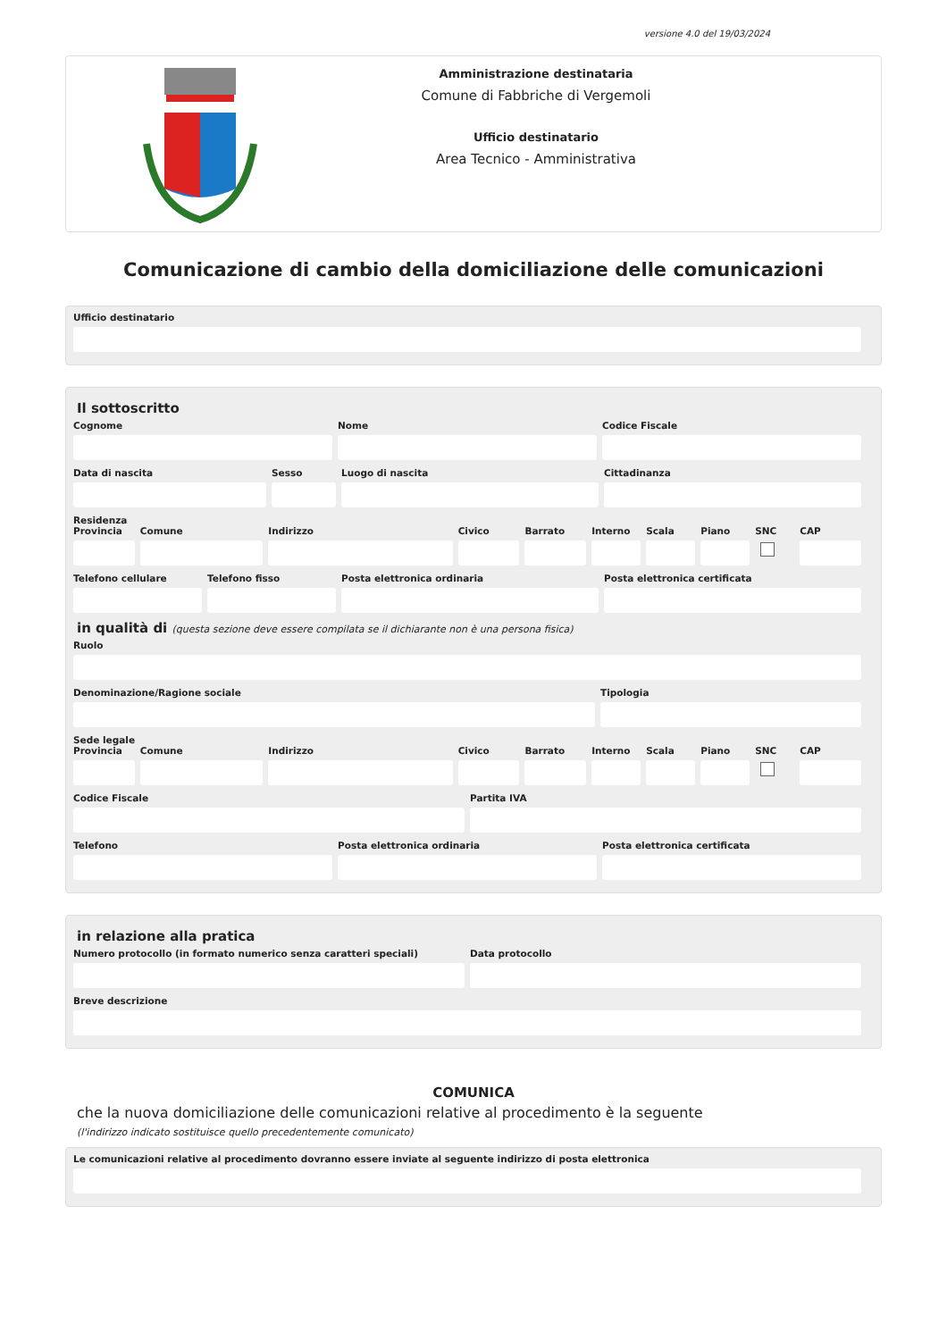versione 4.0 del 19/03/2024
Amministrazione destinataria
Comune di Fabbriche di Vergemoli
Ufficio destinatario
Area Tecnico - Amministrativa
Comunicazione di cambio della domiciliazione delle comunicazioni
Ufficio destinatario
Il sottoscritto
Cognome Nome Codice Fiscale
Data di nascita Sesso Luogo di nascita Cittadinanza
Residenza
Provincia Comune Indirizzo Civico Barrato Interno Scala Piano SNC CAP
Telefono cellulare Telefono fisso Posta elettronica ordinaria Posta elettronica certificata
in qualità di (questa sezione deve essere compilata se il dichiarante non è una persona fisica)
Ruolo
Denominazione/Ragione sociale Tipologia
Sede legale
Provincia Comune Indirizzo Civico Barrato Interno Scala Piano SNC CAP
Codice Fiscale Partita IVA
Telefono Posta elettronica ordinaria Posta elettronica certificata
in relazione alla pratica
Numero protocollo (in formato numerico senza caratteri speciali)
Data protocollo
Breve descrizione
COMUNICA
che la nuova domiciliazione delle comunicazioni relative al procedimento è la seguente
(l'indirizzo indicato sostituisce quello precedentemente comunicato)
Le comunicazioni relative al procedimento dovranno essere inviate al seguente indirizzo di posta elettronica